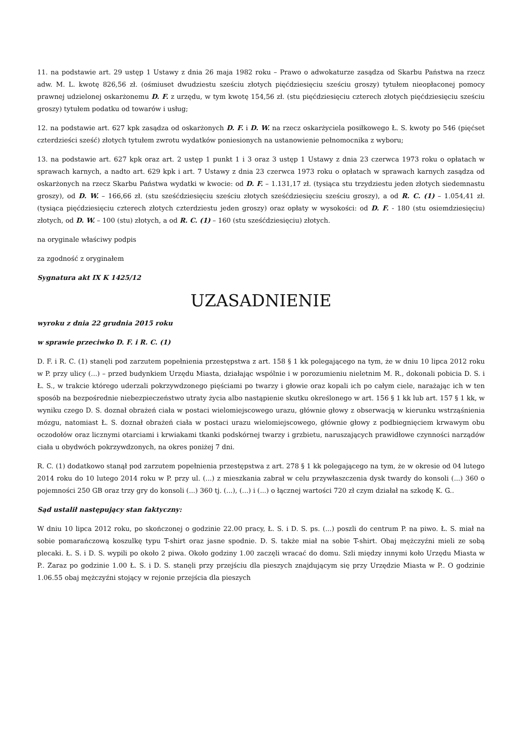11. na podstawie art. 29 ustęp 1 Ustawy z dnia 26 maja 1982 roku – Prawo o adwokaturze zasądza od Skarbu Państwa na rzecz adw. M. L. kwotę 826,56 zł. (ośmiuset dwudziestu sześciu złotych pięćdziesięciu sześciu groszy) tytułem nieopłaconej pomocy prawnej udzielonej oskarżonemu D. F. z urzędu, w tym kwotę 154,56 zł. (stu pięćdziesięciu czterech złotych pięćdziesięciu sześciu groszy) tytułem podatku od towarów i usług;
12. na podstawie art. 627 kpk zasądza od oskarżonych D. F. i D. W. na rzecz oskarżyciela posiłkowego Ł. S. kwoty po 546 (pięćset czterdzieści sześć) złotych tytułem zwrotu wydatków poniesionych na ustanowienie pełnomocnika z wyboru;
13. na podstawie art. 627 kpk oraz art. 2 ustęp 1 punkt 1 i 3 oraz 3 ustęp 1 Ustawy z dnia 23 czerwca 1973 roku o opłatach w sprawach karnych, a nadto art. 629 kpk i art. 7 Ustawy z dnia 23 czerwca 1973 roku o opłatach w sprawach karnych zasądza od oskarżonych na rzecz Skarbu Państwa wydatki w kwocie: od D. F. – 1.131,17 zł. (tysiąca stu trzydziestu jeden złotych siedemnastu groszy), od D. W. – 166,66 zł. (stu sześćdziesięciu sześciu złotych sześćdziesięciu sześciu groszy), a od R. C. (1) – 1.054,41 zł. (tysiąca pięćdziesięciu czterech złotych czterdziestu jeden groszy) oraz opłaty w wysokości: od D. F. - 180 (stu osiemdziesięciu) złotych, od D. W. – 100 (stu) złotych, a od R. C. (1) – 160 (stu sześćdziesięciu) złotych.
na oryginale właściwy podpis
za zgodność z oryginałem
Sygnatura akt IX K 1425/12
UZASADNIENIE
wyroku z dnia 22 grudnia 2015 roku
w sprawie przeciwko D. F. i R. C. (1)
D. F. i R. C. (1) stanęli pod zarzutem popełnienia przestępstwa z art. 158 § 1 kk polegającego na tym, że w dniu 10 lipca 2012 roku w P. przy ulicy (...) – przed budynkiem Urzędu Miasta, działając wspólnie i w porozumieniu nieletnim M. R., dokonali pobicia D. S. i Ł. S., w trakcie którego uderzali pokrzywdzonego pięściami po twarzy i głowie oraz kopali ich po całym ciele, narażając ich w ten sposób na bezpośrednie niebezpieczeństwo utraty życia albo nastąpienie skutku określonego w art. 156 § 1 kk lub art. 157 § 1 kk, w wyniku czego D. S. doznał obrażeń ciała w postaci wielomiejscowego urazu, głównie głowy z obserwacją w kierunku wstrząśnienia mózgu, natomiast Ł. S. doznał obrażeń ciała w postaci urazu wielomiejscowego, głównie głowy z podbiegnięciem krwawym obu oczodołów oraz licznymi otarciami i krwiakami tkanki podskórnej twarzy i grzbietu, naruszających prawidłowe czynności narządów ciała u obydwóch pokrzywdzonych, na okres poniżej 7 dni.
R. C. (1) dodatkowo stanął pod zarzutem popełnienia przestępstwa z art. 278 § 1 kk polegającego na tym, że w okresie od 04 lutego 2014 roku do 10 lutego 2014 roku w P. przy ul. (...) z mieszkania zabrał w celu przywłaszczenia dysk twardy do konsoli (...) 360 o pojemności 250 GB oraz trzy gry do konsoli (...) 360 tj. (...), (...) i (...) o łącznej wartości 720 zł czym działał na szkodę K. G..
Sąd ustalił następujący stan faktyczny:
W dniu 10 lipca 2012 roku, po skończonej o godzinie 22.00 pracy, Ł. S. i D. S. ps. (...) poszli do centrum P. na piwo. Ł. S. miał na sobie pomarańczową koszulkę typu T-shirt oraz jasne spodnie. D. S. także miał na sobie T-shirt. Obaj mężczyźni mieli ze sobą plecaki. Ł. S. i D. S. wypili po około 2 piwa. Około godziny 1.00 zaczęli wracać do domu. Szli między innymi koło Urzędu Miasta w P.. Zaraz po godzinie 1.00 Ł. S. i D. S. stanęli przy przejściu dla pieszych znajdującym się przy Urzędzie Miasta w P.. O godzinie 1.06.55 obaj mężczyźni stojący w rejonie przejścia dla pieszych